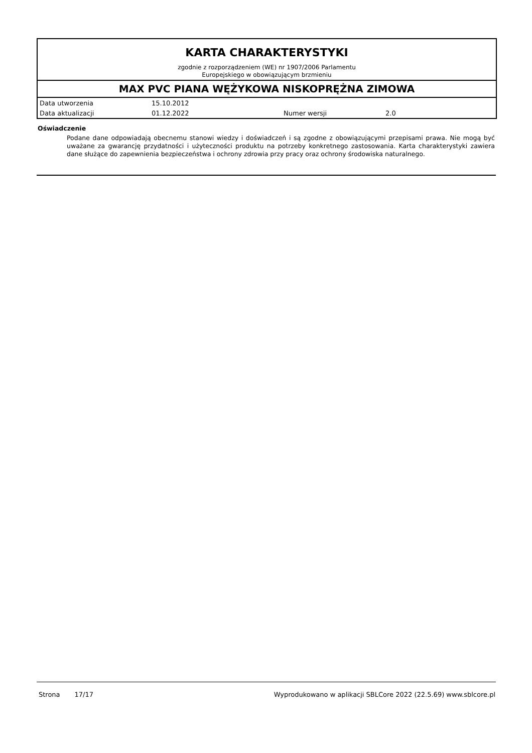KARTA CHARAKTERYSTYKI
zgodnie z rozporządzeniem (WE) nr 1907/2006 Parlamentu
Europejskiego w obowiązującym brzmieniu
MAX PVC PIANA WĘŻYKOWA NISKOPRĘŻNA ZIMOWA
| Data utworzenia | 15.10.2012 | | |
| Data aktualizacji | 01.12.2022 | Numer wersji | 2.0 |
Oświadczenie
Podane dane odpowiadają obecnemu stanowi wiedzy i doświadczeń i są zgodne z obowiązującymi przepisami prawa. Nie mogą być uważane za gwarancję przydatności i użyteczności produktu na potrzeby konkretnego zastosowania. Karta charakterystyki zawiera dane służące do zapewnienia bezpieczeństwa i ochrony zdrowia przy pracy oraz ochrony środowiska naturalnego.
Strona 17/17 Wyprodukowano w aplikacji SBLCore 2022 (22.5.69) www.sblcore.pl